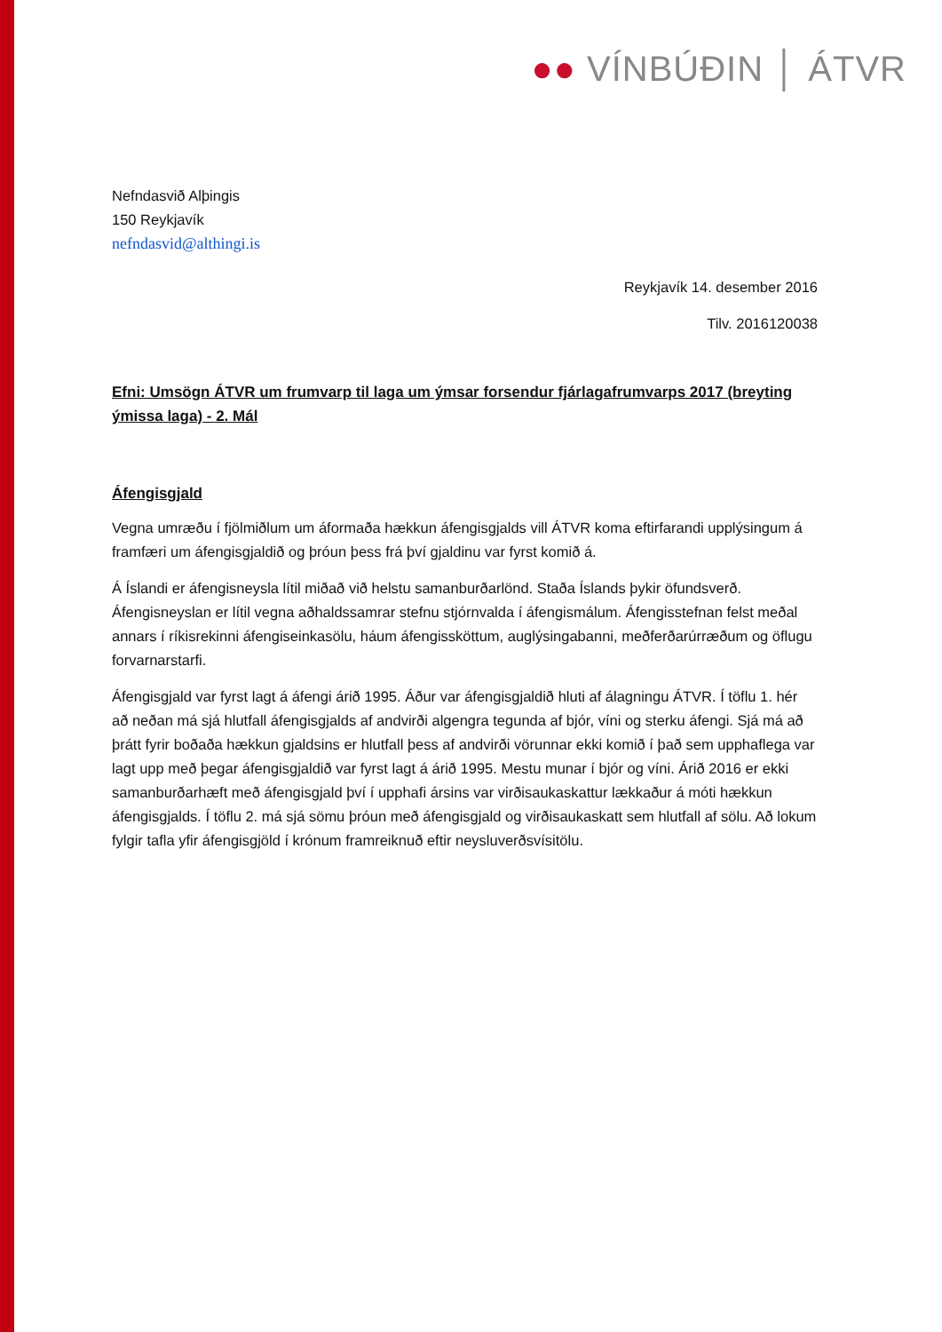●● VÍNBÚÐIN │ ÁTVR
Nefndasvið Alþingis
150 Reykjavík
nefndasvid@althingi.is
Reykjavík 14. desember 2016
Tilv. 2016120038
Efni: Umsögn ÁTVR um frumvarp til laga um ýmsar forsendur fjárlagafrumvarps 2017 (breyting ýmissa laga) - 2. Mál
Áfengisgjald
Vegna umræðu í fjölmiðlum um áformaða hækkun áfengisgjalds vill ÁTVR koma eftirfarandi upplýsingum á framfæri um áfengisgjaldið og þróun þess frá því gjaldinu var fyrst komið á.
Á Íslandi er áfengisneysla lítil miðað við helstu samanburðarlönd. Staða Íslands þykir öfundsverð. Áfengisneyslan er lítil vegna aðhaldssamrar stefnu stjórnvalda í áfengismálum. Áfengisstefnan felst meðal annars í ríkisrekinni áfengiseinkasölu, háum áfengissköttum, auglýsingabanni, meðferðarúrræðum og öflugu forvarnarstarfi.
Áfengisgjald var fyrst lagt á áfengi árið 1995. Áður var áfengisgjaldið hluti af álagningu ÁTVR. Í töflu 1. hér að neðan má sjá hlutfall áfengisgjalds af andvirði algengra tegunda af bjór, víni og sterku áfengi. Sjá má að þrátt fyrir boðaða hækkun gjaldsins er hlutfall þess af andvirði vörunnar ekki komið í það sem upphaflega var lagt upp með þegar áfengisgjaldið var fyrst lagt á árið 1995. Mestu munar í bjór og víni. Árið 2016 er ekki samanburðarhæft með áfengisgjald því í upphafi ársins var virðisaukaskattur lækkaður á móti hækkun áfengisgjalds. Í töflu 2. má sjá sömu þróun með áfengisgjald og virðisaukaskatt sem hlutfall af sölu. Að lokum fylgir tafla yfir áfengisgjöld í krónum framreiknuð eftir neysluverðsvísitölu.